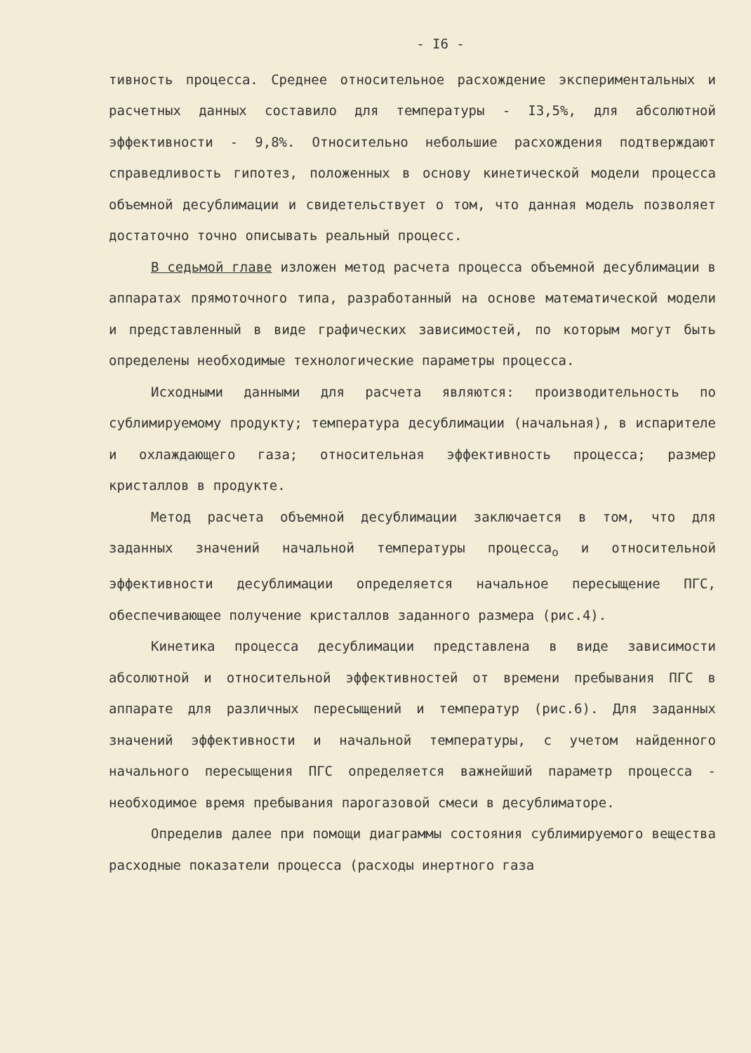- I6 -
тивность процесса. Среднее относительное расхождение экспериментальных и расчетных данных составило для температуры - I3,5%, для абсолютной эффективности - 9,8%. Относительно небольшие расхождения подтверждают справедливость гипотез, положенных в основу кинетической модели процесса объемной десублимации и свидетельствует о том, что данная модель позволяет достаточно точно описывать реальный процесс.
В седьмой главе изложен метод расчета процесса объемной десублимации в аппаратах прямоточного типа, разработанный на основе математической модели и представленный в виде графических зависимостей, по которым могут быть определены необходимые технологические параметры процесса.
Исходными данными для расчета являются: производительность по сублимируемому продукту; температура десублимации (начальная), в испарителе и охлаждающего газа; относительная эффективность процесса; размер кристаллов в продукте.
Метод расчета объемной десублимации заключается в том, что для заданных значений начальной температуры процесса<sub>о</sub> и относительной эффективности десублимации определяется начальное пересыщение ПГС, обеспечивающее получение кристаллов заданного размера (рис.4).
Кинетика процесса десублимации представлена в виде зависимости абсолютной и относительной эффективностей от времени пребывания ПГС в аппарате для различных пересыщений и температур (рис.6). Для заданных значений эффективности и начальной температуры, с учетом найденного начального пересыщения ПГС определяется важнейший параметр процесса - необходимое время пребывания парогазовой смеси в десублиматоре.
Определив далее при помощи диаграммы состояния сублимируемого вещества расходные показатели процесса (расходы инертного газа